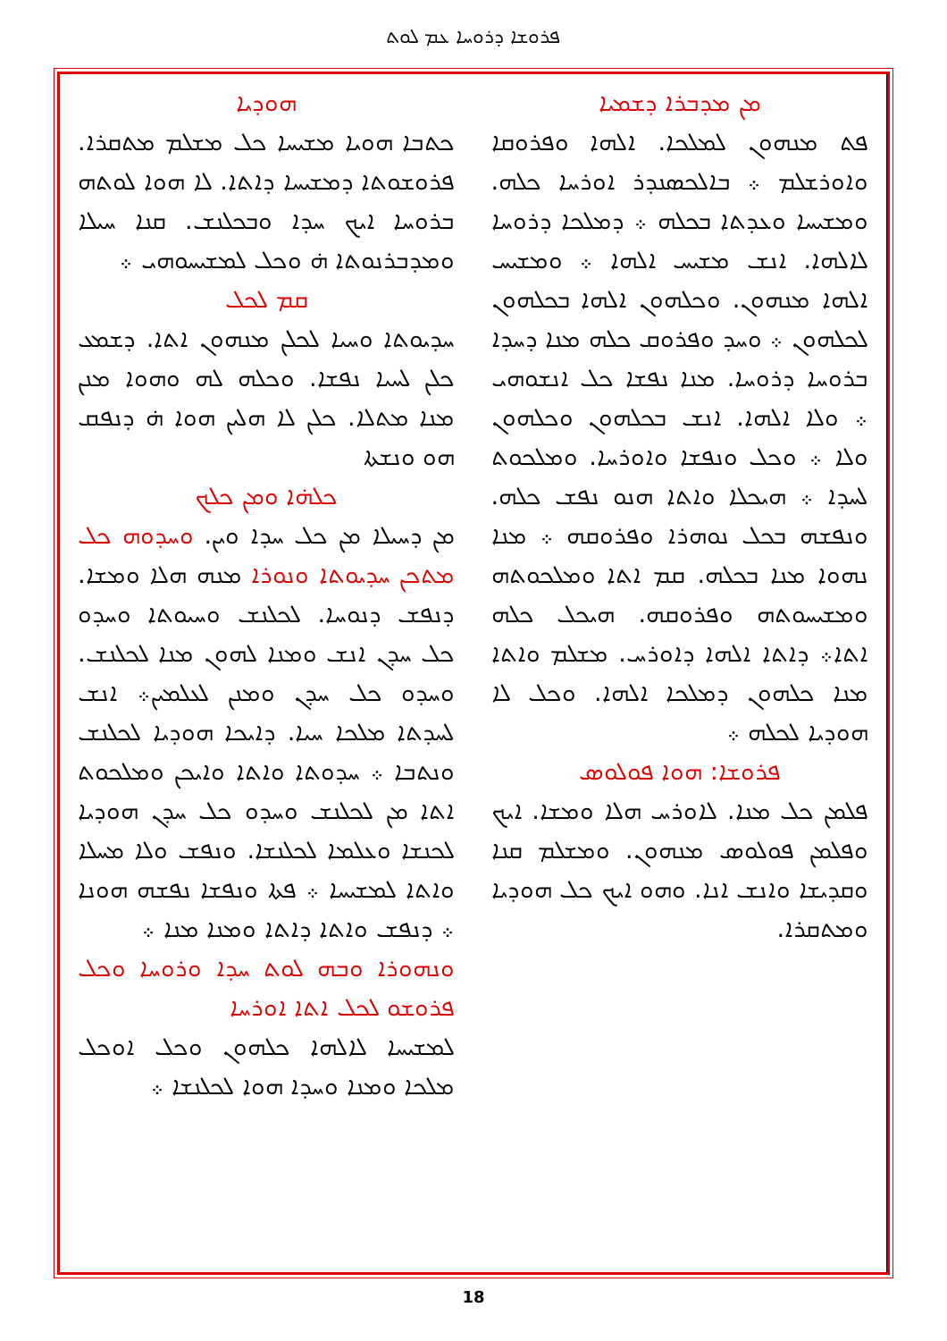ܦܪܘܫܐ ܕܪܘܚܐ ܥܡ ܠܘܬ
ܗܘܕܝܐ
ܟܬܒܐ ܗܘܝܐ ܡܫܝܚܐ ܟܠ ܡܫܠܡ ܡܬܩܪܐ. ܦܪܘܫܘܬܐ ܕܡܫܝܚܐ ܕܐܬܐ. ܠܐ ܗܘܐ ܠܘܬܗ ܒܪܘܚܐ ܐܝܟ ܚܕܐ ܘܒܟܠܢܫ. ܩܢܐ ܚܝܠܐ ܘܡܕܒܪܢܘܬܐ ܗ̇ ܘܟܠ ܠܡܫܝܚܘܗܝ ܀
ܩܡ ܠܟܠ
ܚܕܝܘܬܐ ܘܚܝܐ ܠܟܠܢ ܡܢܗܘܢ ܐܬܐ. ܕܫܡܥ ܟܠܢ ܠܚܝܐ ܢܦܫܐ. ܘܟܠܗ ܠܗ ܘܗܘܐ ܡܢܢ ܡܢܐ ܡܬܠܐ. ܟܠܢ ܠܐ ܗܠܝܢ ܗܘܐ ܗ̇ ܕܢܦܩ ܗܘ ܘܢܫܬܐ
ܟܠܗ̇ܐ ܘܡܢ ܟܠܟ
ܡܢ ܕܚܝܠܐ ܡܢ ܟܠ ܚܕܐ ܘܝܢ. ܘܚܕܘܗ ܟܠ ܡܬܟܢ ܚܕܝܘܬܐ ܘܢܘܪܐ ܡܢܗ ܗܠܐ ܘܡܫܐ. ܕܢܦܫ ܕܢܘܚܐ. ܠܟܠܢܫ ܘܚܝܘܬܐ ܘܚܕܘ ܟܠ ܚܕܢ ܐܢܫ ܘܡܢܐ ܠܗܘܢ ܡܢܐ ܠܟܠܢܫ. ܘܚܕܘ ܟܠ ܚܕܢ ܘܡܢܢ ܠܥܠܡܝܢ܀ ܐܢܫ ܠܚܕܬܐ ܡܠܟܐ ܚܝܐ. ܕܐܝܟܐ ܗܘܕܝܐ ܠܟܠܢܫ ܘܢܬܒܐ ܀ ܚܕܘܬܐ ܘܐܬܐ ܘܐܝܟܢ ܘܡܠܟܘܬ ܐܬܐ ܡܢ ܠܟܠܢܫ ܘܚܕܘ ܟܠ ܚܕܢ ܗܘܕܝܐ ܠܟܢܫܐ ܘܥܠܡܐ ܠܟܠܢܫܐ. ܘܢܦܫ ܘܠܐ ܡܚܠܐ ܘܐܬܐ ܠܡܫܝܚܐ ܀ ܦܬܐ ܘܢܦܫܐ ܢܦܫܗ ܗܘܢܐ ܀ ܕܢܦܫ ܘܐܬܐ ܕܐܬܐ ܘܡܢܐ ܡܢܐ ܀
ܘܢܗܘܪܐ ܘܒܗ ܠܘܬ ܚܕܐ ܘܪܘܚܐ ܘܟܠ ܦܪܘܫܘ ܠܟܠ ܐܬܐ ܐܘܪܚܐ
ܠܡܫܝܚܐ ܠܐܠܗܐ ܟܠܗܘܢ ܘܟܠ ܐܘܟܠ ܡܠܟܐ ܘܡܢܐ ܘܚܕܐ ܗܘܐ ܠܟܠܢܫܐ ܀
ܡܢ ܡܕܒܪܐ ܕܫܡܝܐ
ܦܬ ܡܢܗܘܢ ܠܡܠܟܐ. ܐܠܗܐ ܘܦܪܘܩܐ ܘܐܘܪܫܠܡ ܀ ܒܐܠܟܣܢܕܪ ܐܘܪܚܐ ܟܠܗ. ܘܡܫܝܚܐ ܘܥܕܬܐ ܒܟܠܗ ܀ ܕܡܠܟܐ ܕܪܘܚܐ ܠܐܠܗܐ. ܐܢܫ ܡܫܝܚ ܐܠܗܐ ܀ ܘܡܫܝܚ ܐܠܗܐ ܡܢܗܘܢ. ܘܟܠܗܘܢ ܐܠܗܐ ܒܟܠܗܘܢ ܠܟܠܗܘܢ ܀ ܘܚܕ ܘܦܪܘܩ ܟܠܗ ܡܢܐ ܕܚܕܐ ܒܪܘܚܐ ܕܪܘܚܐ. ܡܢܐ ܢܦܫܐ ܟܠ ܐܢܫܘܗܝ ܀ ܘܠܐ ܐܠܗܐ. ܐܢܫ ܒܟܠܗܘܢ ܘܟܠܗܘܢ ܘܠܐ ܀ ܘܟܠ ܘܢܦܫܐ ܘܐܘܪܚܐ. ܘܡܠܟܘܬ ܠܚܕܐ ܀ ܗܝܟܠܐ ܘܐܬܐ ܗܢܘ ܢܦܫ ܟܠܗ. ܘܢܦܫܗ ܒܟܠ ܢܘܗܪܐ ܘܦܪܘܩܗ ܀ ܡܢܐ ܢܗܘܐ ܡܢܐ ܒܟܠܗ. ܩܡ ܐܬܐ ܘܡܠܟܘܬܗ ܘܡܫܝܚܘܬܗ ܘܦܪܘܩܗ. ܗܝܟܠ ܟܠܗ ܐܬܐ܀ ܕܐܬܐ ܐܠܗܐ ܕܐܘܪܚ. ܡܫܠܡ ܘܐܬܐ ܡܢܐ ܟܠܗܘܢ ܕܡܠܟܐ ܐܠܗܐ. ܘܟܠ ܠܐ ܗܘܕܝܐ ܠܟܠܗ ܀
ܦܪܘܫܐ: ܗܘܐ ܦܘܠܘܣ
ܦܠܡܢ ܟܠ ܡܢܐ. ܠܐܘܪܚ ܗܠܐ ܘܡܫܐ. ܐܝܟ ܘܦܠܡܢ ܦܘܠܘܣ ܡܢܗܘܢ. ܘܡܫܠܡ ܩܢܐ ܘܩܕܝܫܐ ܘܐܢܫ ܐܢܐ. ܘܗܘ ܐܝܟ ܟܠ ܗܘܕܝܐ ܘܡܬܩܪܐ.
18